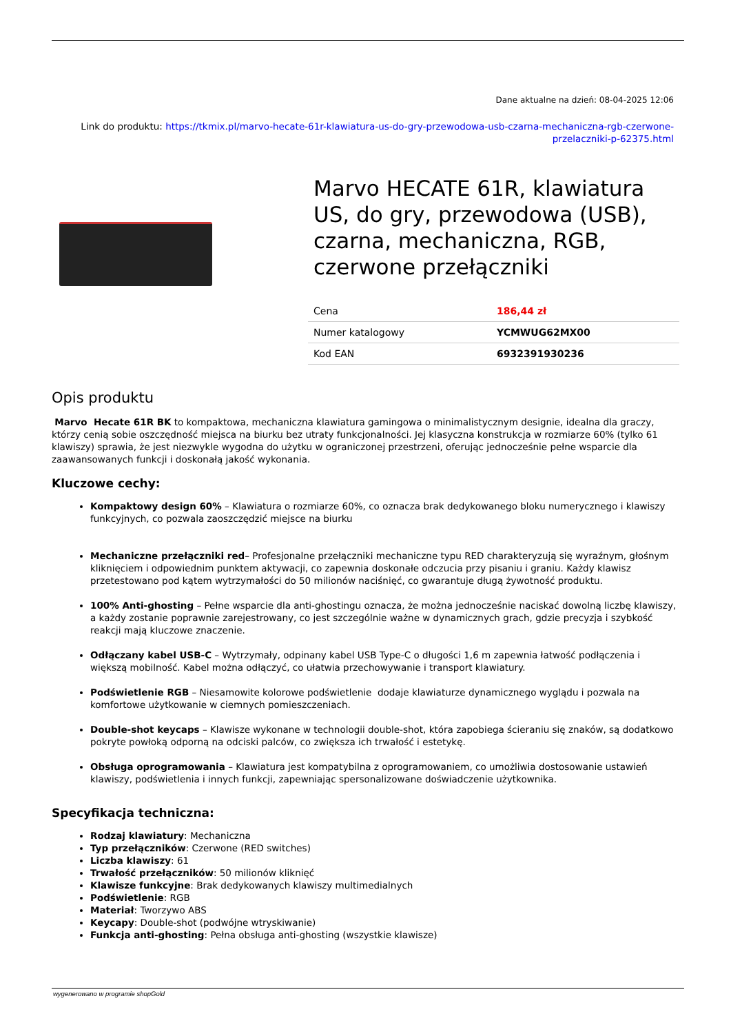Dane aktualne na dzień: 08-04-2025 12:06
Link do produktu: https://tkmix.pl/marvo-hecate-61r-klawiatura-us-do-gry-przewodowa-usb-czarna-mechaniczna-rgb-czerwone-
przelaczniki-p-62375.html
Marvo HECATE 61R, klawiatura US, do gry, przewodowa (USB), czarna, mechaniczna, RGB, czerwone przełączniki
| Cena | 186,44 zł |
| Numer katalogowy | YCMWUG62MX00 |
| Kod EAN | 6932391930236 |
Opis produktu
Marvo Hecate 61R BK to kompaktowa, mechaniczna klawiatura gamingowa o minimalistycznym designie, idealna dla graczy, którzy cenią sobie oszczędność miejsca na biurku bez utraty funkcjonalności. Jej klasyczna konstrukcja w rozmiarze 60% (tylko 61 klawiszy) sprawia, że jest niezwykle wygodna do użytku w ograniczonej przestrzeni, oferując jednocześnie pełne wsparcie dla zaawansowanych funkcji i doskonałą jakość wykonania.
Kluczowe cechy:
Kompaktowy design 60% – Klawiatura o rozmiarze 60%, co oznacza brak dedykowanego bloku numerycznego i klawiszy funkcyjnych, co pozwala zaoszczędzić miejsce na biurku
Mechaniczne przełączniki red– Profesjonalne przełączniki mechaniczne typu RED charakteryzują się wyraźnym, głośnym kliknięciem i odpowiednim punktem aktywacji, co zapewnia doskonałe odczucia przy pisaniu i graniu. Każdy klawisz przetestowano pod kątem wytrzymałości do 50 milionów naciśnięć, co gwarantuje długą żywotność produktu.
100% Anti-ghosting – Pełne wsparcie dla anti-ghostingu oznacza, że można jednocześnie naciskać dowolną liczbę klawiszy, a każdy zostanie poprawnie zarejestrowany, co jest szczególnie ważne w dynamicznych grach, gdzie precyzja i szybkość reakcji mają kluczowe znaczenie.
Odłączany kabel USB-C – Wytrzymały, odpinany kabel USB Type-C o długości 1,6 m zapewnia łatwość podłączenia i większą mobilność. Kabel można odłączyć, co ułatwia przechowywanie i transport klawiatury.
Podświetlenie RGB – Niesamowite kolorowe podświetlenie dodaje klawiaturze dynamicznego wyglądu i pozwala na komfortowe użytkowanie w ciemnych pomieszczeniach.
Double-shot keycaps – Klawisze wykonane w technologii double-shot, która zapobiega ścieraniu się znaków, są dodatkowo pokryte powłoką odporną na odciski palców, co zwiększa ich trwałość i estetykę.
Obsługa oprogramowania – Klawiatura jest kompatybilna z oprogramowaniem, co umożliwia dostosowanie ustawień klawiszy, podświetlenia i innych funkcji, zapewniając spersonalizowane doświadczenie użytkownika.
Specyfikacja techniczna:
Rodzaj klawiatury: Mechaniczna
Typ przełączników: Czerwone (RED switches)
Liczba klawiszy: 61
Trwałość przełączników: 50 milionów kliknięć
Klawisze funkcyjne: Brak dedykowanych klawiszy multimedialnych
Podświetlenie: RGB
Materiał: Tworzywo ABS
Keycapy: Double-shot (podwójne wtryskiwanie)
Funkcja anti-ghosting: Pełna obsługa anti-ghosting (wszystkie klawisze)
wygenerowano w programie shopGold